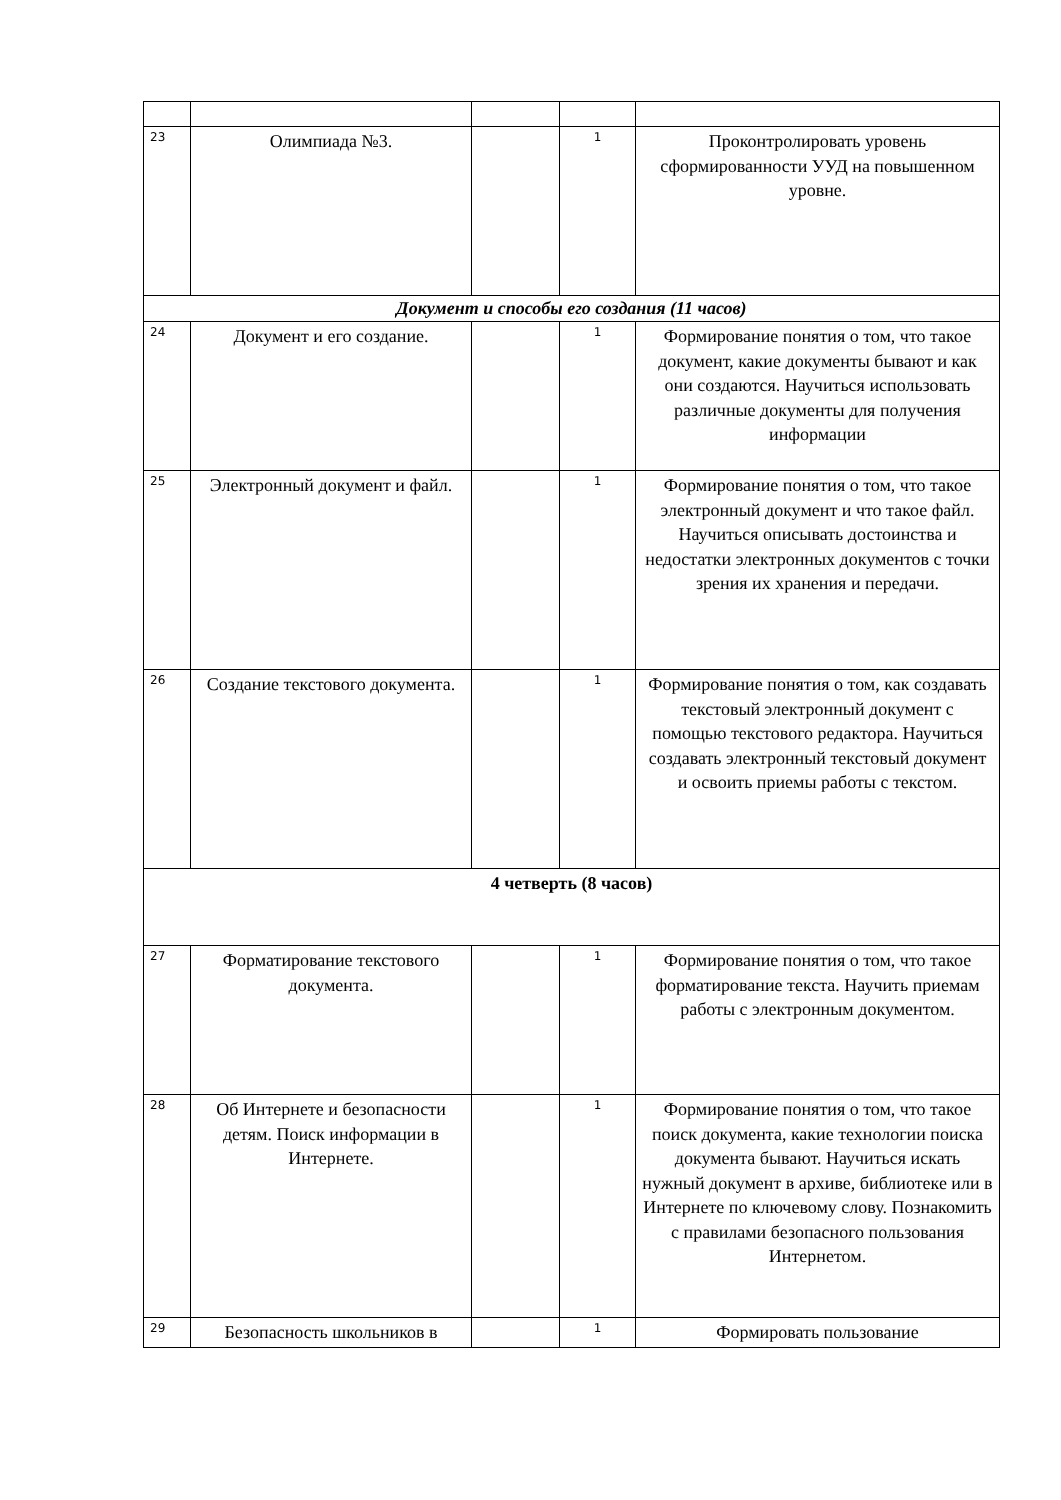| 23 | Олимпиада №3. | | 1 | Проконтролировать уровень сформированности УУД на повышенном уровне. |
| Документ и способы его создания (11 часов) | | | | |
| 24 | Документ и его создание. | | 1 | Формирование понятия о том, что такое документ, какие документы бывают и как они создаются. Научиться использовать различные документы для получения информации |
| 25 | Электронный документ и файл. | | 1 | Формирование понятия о том, что такое электронный документ и что такое файл. Научиться описывать достоинства и недостатки электронных документов с точки зрения их хранения и передачи. |
| 26 | Создание текстового документа. | | 1 | Формирование понятия о том, как создавать текстовый электронный документ с помощью текстового редактора. Научиться создавать электронный текстовый документ и освоить приемы работы с текстом. |
| 4 четверть (8 часов) | | | | |
| 27 | Форматирование текстового документа. | | 1 | Формирование понятия о том, что такое форматирование текста. Научить приемам работы с электронным документом. |
| 28 | Об Интернете и безопасности детям. Поиск информации в Интернете. | | 1 | Формирование понятия о том, что такое поиск документа, какие технологии поиска документа бывают. Научиться искать нужный документ в архиве, библиотеке или в Интернете по ключевому слову. Познакомить с правилами безопасного пользования Интернетом. |
| 29 | Безопасность школьников в | | 1 | Формировать пользование |